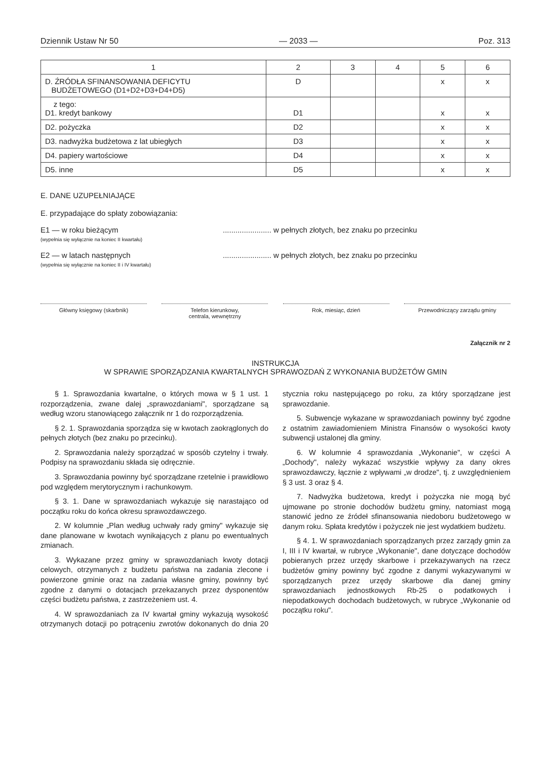Dziennik Ustaw Nr 50 — 2033 — Poz. 313
| 1 | 2 | 3 | 4 | 5 | 6 |
| --- | --- | --- | --- | --- | --- |
| D. ŹRÓDŁA SFINANSOWANIA DEFICYTU BUDŻETOWEGO (D1+D2+D3+D4+D5) | D | | | x | x |
| z tego: D1. kredyt bankowy | D1 | | | x | x |
| D2. pożyczka | D2 | | | x | x |
| D3. nadwyżka budżetowa z lat ubiegłych | D3 | | | x | x |
| D4. papiery wartościowe | D4 | | | x | x |
| D5. inne | D5 | | | x | x |
E. DANE UZUPEŁNIAJĄCE
E. przypadające do spłaty zobowiązania:
E1 — w roku bieżącym
(wypełnia się wyłącznie na koniec II kwartału)
....................... w pełnych złotych, bez znaku po przecinku
E2 — w latach następnych
(wypełnia się wyłącznie na koniec II i IV kwartału)
....................... w pełnych złotych, bez znaku po przecinku
Główny księgowy (skarbnik) Telefon kierunkowy,
centrala, wewnętrzny
Rok, miesiąc, dzień Przewodniczący zarządu gminy
Załącznik nr 2
INSTRUKCJA
W SPRAWIE SPORZĄDZANIA KWARTALNYCH SPRAWOZDAŃ Z WYKONANIA BUDŻETÓW GMIN
§ 1. Sprawozdania kwartalne, o których mowa w § 1 ust. 1 rozporządzenia, zwane dalej „sprawozdaniami", sporządzane są według wzoru stanowiącego załącznik nr 1 do rozporządzenia.
§ 2. 1. Sprawozdania sporządza się w kwotach zaokrąglonych do pełnych złotych (bez znaku po przecinku).
2. Sprawozdania należy sporządzać w sposób czytelny i trwały. Podpisy na sprawozdaniu składa się odręcznie.
3. Sprawozdania powinny być sporządzane rzetelnie i prawidłowo pod względem merytorycznym i rachunkowym.
§ 3. 1. Dane w sprawozdaniach wykazuje się narastająco od początku roku do końca okresu sprawozdawczego.
2. W kolumnie „Plan według uchwały rady gminy" wykazuje się dane planowane w kwotach wynikających z planu po ewentualnych zmianach.
3. Wykazane przez gminy w sprawozdaniach kwoty dotacji celowych, otrzymanych z budżetu państwa na zadania zlecone i powierzone gminie oraz na zadania własne gminy, powinny być zgodne z danymi o dotacjach przekazanych przez dysponentów części budżetu państwa, z zastrzeżeniem ust. 4.
4. W sprawozdaniach za IV kwartał gminy wykazują wysokość otrzymanych dotacji po potrąceniu zwrotów dokonanych do dnia 20 stycznia roku następującego po roku, za który sporządzane jest sprawozdanie.
5. Subwencje wykazane w sprawozdaniach powinny być zgodne z ostatnim zawiadomieniem Ministra Finansów o wysokości kwoty subwencji ustalonej dla gminy.
6. W kolumnie 4 sprawozdania „Wykonanie", w części A „Dochody", należy wykazać wszystkie wpływy za dany okres sprawozdawczy, łącznie z wpływami „w drodze", tj. z uwzględnieniem § 3 ust. 3 oraz § 4.
7. Nadwyżka budżetowa, kredyt i pożyczka nie mogą być ujmowane po stronie dochodów budżetu gminy, natomiast mogą stanowić jedno ze źródeł sfinansowania niedoboru budżetowego w danym roku. Spłata kredytów i pożyczek nie jest wydatkiem budżetu.
§ 4. 1. W sprawozdaniach sporządzanych przez zarządy gmin za I, III i IV kwartał, w rubryce „Wykonanie", dane dotyczące dochodów pobieranych przez urzędy skarbowe i przekazywanych na rzecz budżetów gminy powinny być zgodne z danymi wykazywanymi w sporządzanych przez urzędy skarbowe dla danej gminy sprawozdaniach jednostkowych Rb-25 o podatkowych i niepodatkowych dochodach budżetowych, w rubryce „Wykonanie od początku roku".